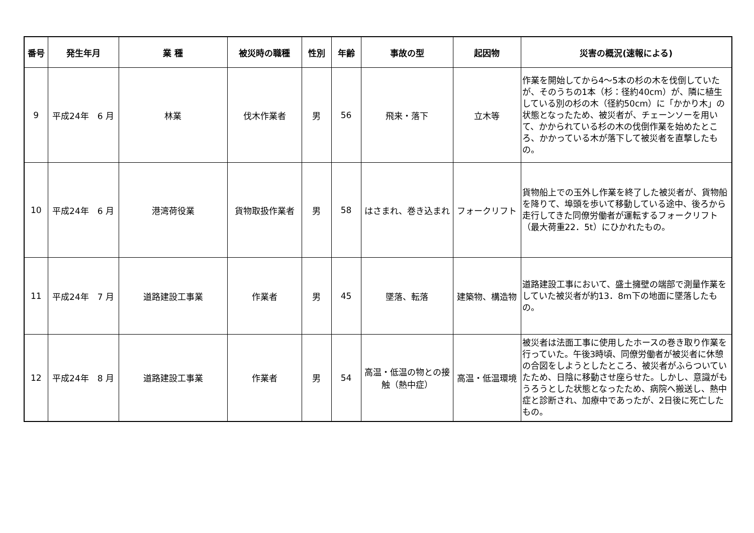| 番号 | 発生年月 | 業 種 | 被災時の職種 | 性別 | 年齢 | 事故の型 | 起因物 | 災害の概況(速報による) |
| --- | --- | --- | --- | --- | --- | --- | --- | --- |
| 9 | 平成24年 6 月 | 林業 | 伐木作業者 | 男 | 56 | 飛来・落下 | 立木等 | 作業を開始してから4～5本の杉の木を伐倒していたが、そのうちの1本（杉：径約40cm）が、隣に植生している別の杉の木（径約50cm）に「かかり木」の状態となったため、被災者が、チェーンソーを用いて、かかられている杉の木の伐倒作業を始めたところ、かかっている木が落下して被災者を直撃したもの。 |
| 10 | 平成24年 6 月 | 港湾荷役業 | 貨物取扱作業者 | 男 | 58 | はさまれ、巻き込まれ | フォークリフト | 貨物船上での玉外し作業を終了した被災者が、貨物船を降りて、埠頭を歩いて移動している途中、後ろから走行してきた同僚労働者が運転するフォークリフト（最大荷重22．5t）にひかれたもの。 |
| 11 | 平成24年 7 月 | 道路建設工事業 | 作業者 | 男 | 45 | 墜落、転落 | 建築物、構造物 | 道路建設工事において、盛土擁壁の端部で測量作業をしていた被災者が約13．8m下の地面に墜落したもの。 |
| 12 | 平成24年 8 月 | 道路建設工事業 | 作業者 | 男 | 54 | 高温・低温の物との接触（熱中症） | 高温・低温環境 | 被災者は法面工事に使用したホースの巻き取り作業を行っていた。午後3時頃、同僚労働者が被災者に休憩の合図をしようとしたところ、被災者がふらついていたため、日陰に移動させ座らせた。しかし、意識がもうろうとした状態となったため、病院へ搬送し、熱中症と診断され、加療中であったが、2日後に死亡したもの。 |